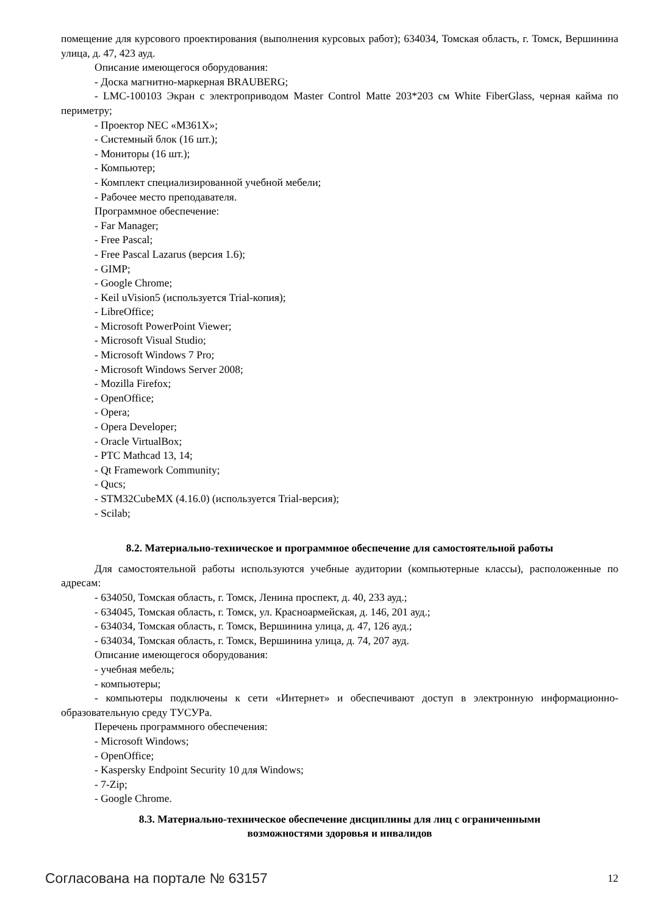помещение для курсового проектирования (выполнения курсовых работ); 634034, Томская область, г. Томск, Вершинина улица, д. 47, 423 ауд.
Описание имеющегося оборудования:
- Доска магнитно-маркерная BRAUBERG;
- LMC-100103 Экран с электроприводом Master Control Matte 203*203 см White FiberGlass, черная кайма по периметру;
- Проектор NEC «M361X»;
- Системный блок (16 шт.);
- Мониторы (16 шт.);
- Компьютер;
- Комплект специализированной учебной мебели;
- Рабочее место преподавателя.
Программное обеспечение:
- Far Manager;
- Free Pascal;
- Free Pascal Lazarus (версия 1.6);
- GIMP;
- Google Chrome;
- Keil uVision5 (используется Trial-копия);
- LibreOffice;
- Microsoft PowerPoint Viewer;
- Microsoft Visual Studio;
- Microsoft Windows 7 Pro;
- Microsoft Windows Server 2008;
- Mozilla Firefox;
- OpenOffice;
- Opera;
- Opera Developer;
- Oracle VirtualBox;
- PTC Mathcad 13, 14;
- Qt Framework Community;
- Qucs;
- STM32CubeMX (4.16.0) (используется Trial-версия);
- Scilab;
8.2. Материально-техническое и программное обеспечение для самостоятельной работы
Для самостоятельной работы используются учебные аудитории (компьютерные классы), расположенные по адресам:
- 634050, Томская область, г. Томск, Ленина проспект, д. 40, 233 ауд.;
- 634045, Томская область, г. Томск, ул. Красноармейская, д. 146, 201 ауд.;
- 634034, Томская область, г. Томск, Вершинина улица, д. 47, 126 ауд.;
- 634034, Томская область, г. Томск, Вершинина улица, д. 74, 207 ауд.
Описание имеющегося оборудования:
- учебная мебель;
- компьютеры;
- компьютеры подключены к сети «Интернет» и обеспечивают доступ в электронную информационно-образовательную среду ТУСУРа.
Перечень программного обеспечения:
- Microsoft Windows;
- OpenOffice;
- Kaspersky Endpoint Security 10 для Windows;
- 7-Zip;
- Google Chrome.
8.3. Материально-техническое обеспечение дисциплины для лиц с ограниченными
возможностями здоровья и инвалидов
Согласована на портале № 63157 12